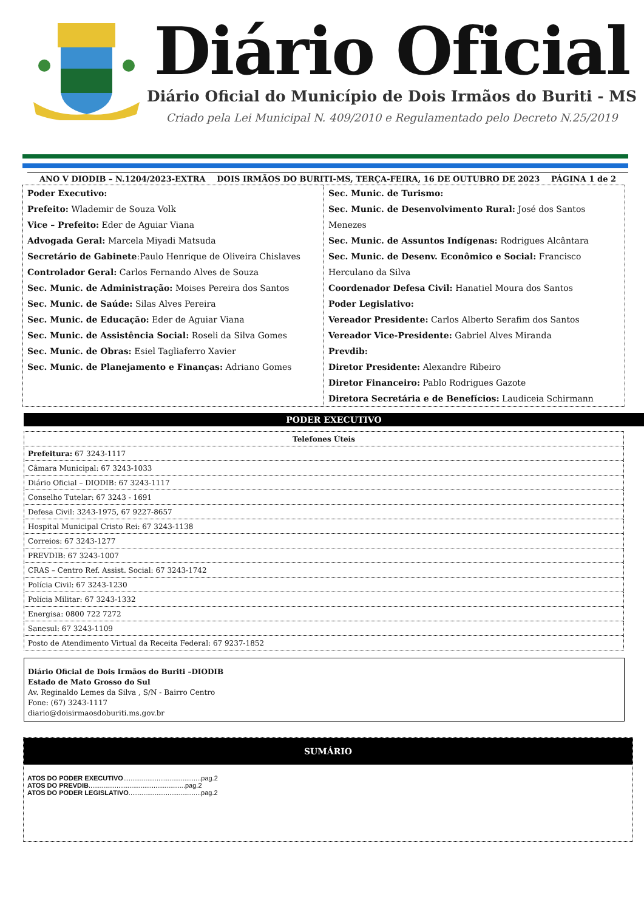Diário Oficial
Diário Oficial do Município de Dois Irmãos do Buriti - MS
Criado pela Lei Municipal N. 409/2010 e Regulamentado pelo Decreto N.25/2019
ANO V DIODIB – N.1204/2023-EXTRA DOIS IRMÃOS DO BURITI-MS, TERÇA-FEIRA, 16 DE OUTUBRO DE 2023 PÁGINA 1 de 2
Poder Executivo:
Prefeito: Wlademir de Souza Volk
Vice – Prefeito: Eder de Aguiar Viana
Advogada Geral: Marcela Miyadi Matsuda
Secretário de Gabinete:Paulo Henrique de Oliveira Chislaves
Controlador Geral: Carlos Fernando Alves de Souza
Sec. Munic. de Administração: Moises Pereira dos Santos
Sec. Munic. de Saúde: Silas Alves Pereira
Sec. Munic. de Educação: Eder de Aguiar Viana
Sec. Munic. de Assistência Social: Roseli da Silva Gomes
Sec. Munic. de Obras: Esiel Tagliaferro Xavier
Sec. Munic. de Planejamento e Finanças: Adriano Gomes
Sec. Munic. de Turismo:
Sec. Munic. de Desenvolvimento Rural: José dos Santos Menezes
Sec. Munic. de Assuntos Indígenas: Rodrigues Alcântara
Sec. Munic. de Desenv. Econômico e Social: Francisco Herculano da Silva
Coordenador Defesa Civil: Hanatiel Moura dos Santos
Poder Legislativo:
Vereador Presidente: Carlos Alberto Serafim dos Santos
Vereador Vice-Presidente: Gabriel Alves Miranda
Prevdib:
Diretor Presidente: Alexandre Ribeiro
Diretor Financeiro: Pablo Rodrigues Gazote
Diretora Secretária e de Benefícios: Laudiceia Schirmann
PODER EXECUTIVO
| Telefones Úteis |
| --- |
| Prefeitura: 67 3243-1117 |
| Câmara Municipal: 67 3243-1033 |
| Diário Oficial – DIODIB: 67 3243-1117 |
| Conselho Tutelar: 67 3243 - 1691 |
| Defesa Civil: 3243-1975, 67 9227-8657 |
| Hospital Municipal Cristo Rei: 67 3243-1138 |
| Correios: 67 3243-1277 |
| PREVDIB: 67 3243-1007 |
| CRAS – Centro Ref. Assist. Social: 67 3243-1742 |
| Polícia Civil: 67 3243-1230 |
| Polícia Militar: 67 3243-1332 |
| Energisa: 0800 722 7272 |
| Sanesul: 67 3243-1109 |
| Posto de Atendimento Virtual da Receita Federal: 67 9237-1852 |
Diário Oficial de Dois Irmãos do Buriti –DIODIB
Estado de Mato Grosso do Sul
Av. Reginaldo Lemes da Silva , S/N - Bairro Centro
Fone: (67) 3243-1117
diario@doisirmaosdoburiti.ms.gov.br
SUMÁRIO
ATOS DO PODER EXECUTIVO..........................................pag.2
ATOS DO PREVDIB....................................................pag.2
ATOS DO PODER LEGISLATIVO.......................................pag.2